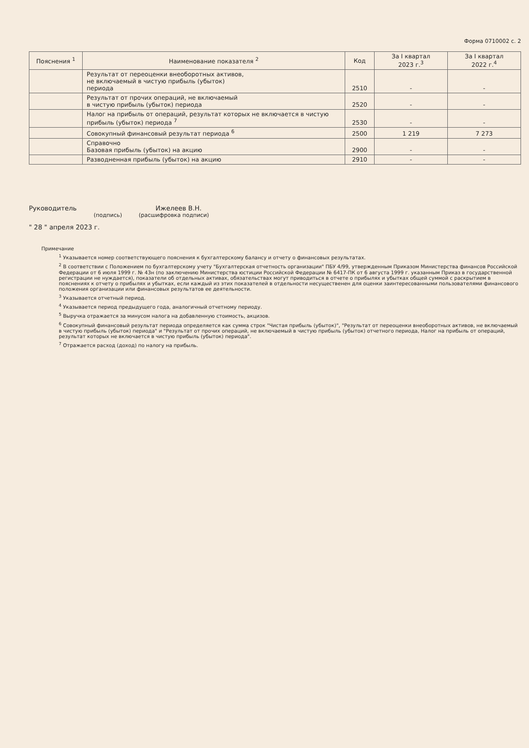Форма 0710002 с. 2
| Пояснения <sup>1</sup> | Наименование показателя <sup>2</sup> | Код | За I квартал 2023 г.<sup>3</sup> | За I квартал 2022 г.<sup>4</sup> |
| --- | --- | --- | --- | --- |
| | Результат от переоценки внеоборотных активов, не включаемый в чистую прибыль (убыток) периода | 2510 | - | - |
| | Результат от прочих операций, не включаемый в чистую прибыль (убыток) периода | 2520 | - | - |
| | Налог на прибыль от операций, результат которых не включается в чистую прибыль (убыток) периода <sup>7</sup> | 2530 | - | - |
| | Совокупный финансовый результат периода <sup>6</sup> | 2500 | 1 219 | 7 273 |
| | Справочно Базовая прибыль (убыток) на акцию | 2900 | - | - |
| | Разводненная прибыль (убыток) на акцию | 2910 | - | - |
Руководитель Ижелеев В.Н.
(подпись) (расшифровка подписи)
" 28 " апреля 2023 г.
Примечание
<sup>1</sup> Указывается номер соответствующего пояснения к бухгалтерскому балансу и отчету о финансовых результатах.
<sup>2</sup> В соответствии с Положением по бухгалтерскому учету "Бухгалтерская отчетность организации" ПБУ 4/99, утвержденным Приказом Министерства финансов Российской Федерации от 6 июля 1999 г. № 43н (по заключению Министерства юстиции Российской Федерации № 6417-ПК от 6 августа 1999 г. указанным Приказ в государственной регистрации не нуждается), показатели об отдельных активах, обязательствах могут приводиться в отчете о прибылях и убытках общей суммой с раскрытием в пояснениях к отчету о прибылях и убытках, если каждый из этих показателей в отдельности несущественен для оценки заинтересованными пользователями финансового положения организации или финансовых результатов ее деятельности.
<sup>3</sup> Указывается отчетный период.
<sup>4</sup> Указывается период предыдущего года, аналогичный отчетному периоду.
<sup>5</sup> Выручка отражается за минусом налога на добавленную стоимость, акцизов.
<sup>6</sup> Совокупный финансовый результат периода определяется как сумма строк "Чистая прибыль (убыток)", "Результат от переоценки внеоборотных активов, не включаемый в чистую прибыль (убыток) периода" и "Результат от прочих операций, не включаемый в чистую прибыль (убыток) отчетного периода, Налог на прибыль от операций, результат которых не включается в чистую прибыль (убыток) периода".
<sup>7</sup> Отражается расход (доход) по налогу на прибыль.